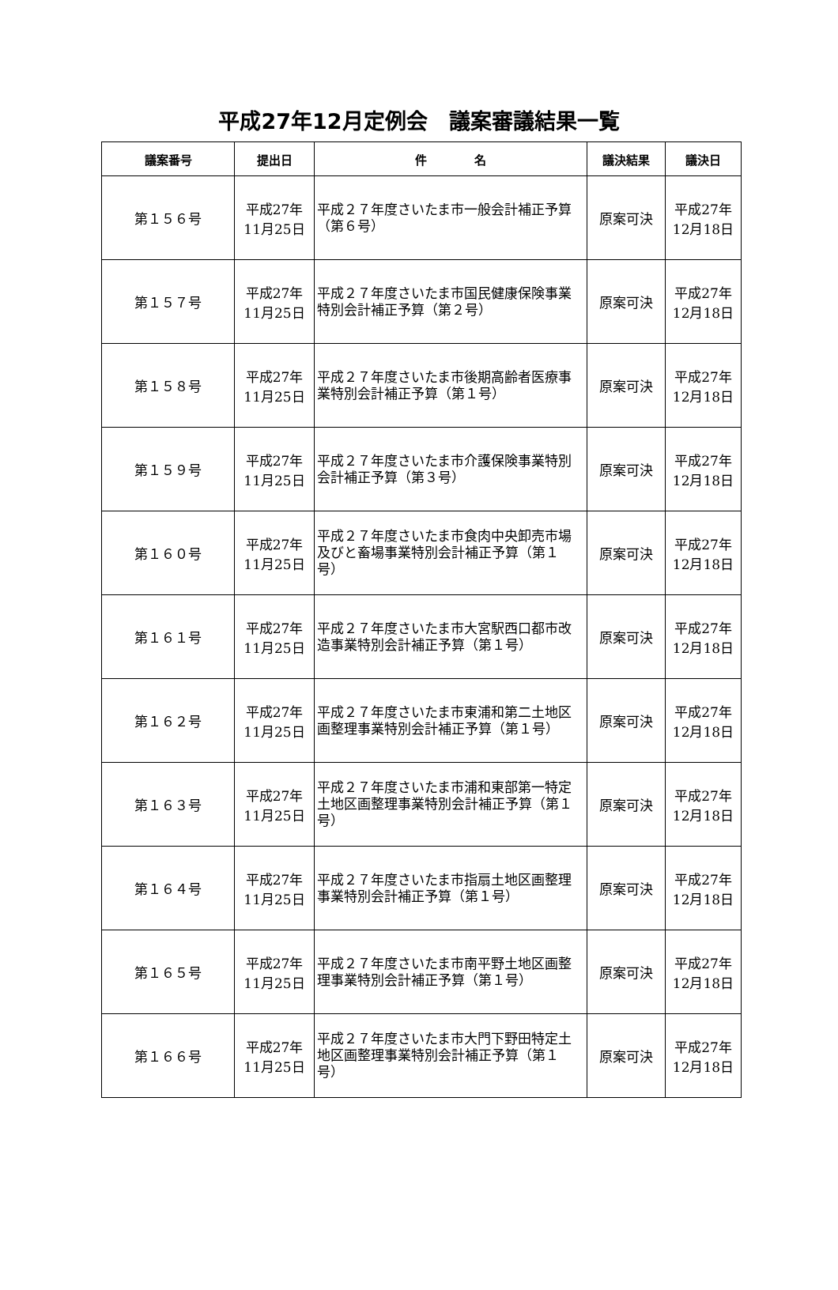平成27年12月定例会　議案審議結果一覧
| 議案番号 | 提出日 | 件 名 | 議決結果 | 議決日 |
| --- | --- | --- | --- | --- |
| 第１５６号 | 平成27年 11月25日 | 平成２７年度さいたま市一般会計補正予算（第６号） | 原案可決 | 平成27年 12月18日 |
| 第１５７号 | 平成27年 11月25日 | 平成２７年度さいたま市国民健康保険事業特別会計補正予算（第２号） | 原案可決 | 平成27年 12月18日 |
| 第１５８号 | 平成27年 11月25日 | 平成２７年度さいたま市後期高齢者医療事業特別会計補正予算（第１号） | 原案可決 | 平成27年 12月18日 |
| 第１５９号 | 平成27年 11月25日 | 平成２７年度さいたま市介護保険事業特別会計補正予算（第３号） | 原案可決 | 平成27年 12月18日 |
| 第１６０号 | 平成27年 11月25日 | 平成２７年度さいたま市食肉中央卸売市場及びと畜場事業特別会計補正予算（第１号） | 原案可決 | 平成27年 12月18日 |
| 第１６１号 | 平成27年 11月25日 | 平成２７年度さいたま市大宮駅西口都市改造事業特別会計補正予算（第１号） | 原案可決 | 平成27年 12月18日 |
| 第１６２号 | 平成27年 11月25日 | 平成２７年度さいたま市東浦和第二土地区画整理事業特別会計補正予算（第１号） | 原案可決 | 平成27年 12月18日 |
| 第１６３号 | 平成27年 11月25日 | 平成２７年度さいたま市浦和東部第一特定土地区画整理事業特別会計補正予算（第１号） | 原案可決 | 平成27年 12月18日 |
| 第１６４号 | 平成27年 11月25日 | 平成２７年度さいたま市指扇土地区画整理事業特別会計補正予算（第１号） | 原案可決 | 平成27年 12月18日 |
| 第１６５号 | 平成27年 11月25日 | 平成２７年度さいたま市南平野土地区画整理事業特別会計補正予算（第１号） | 原案可決 | 平成27年 12月18日 |
| 第１６６号 | 平成27年 11月25日 | 平成２７年度さいたま市大門下野田特定土地区画整理事業特別会計補正予算（第１号） | 原案可決 | 平成27年 12月18日 |